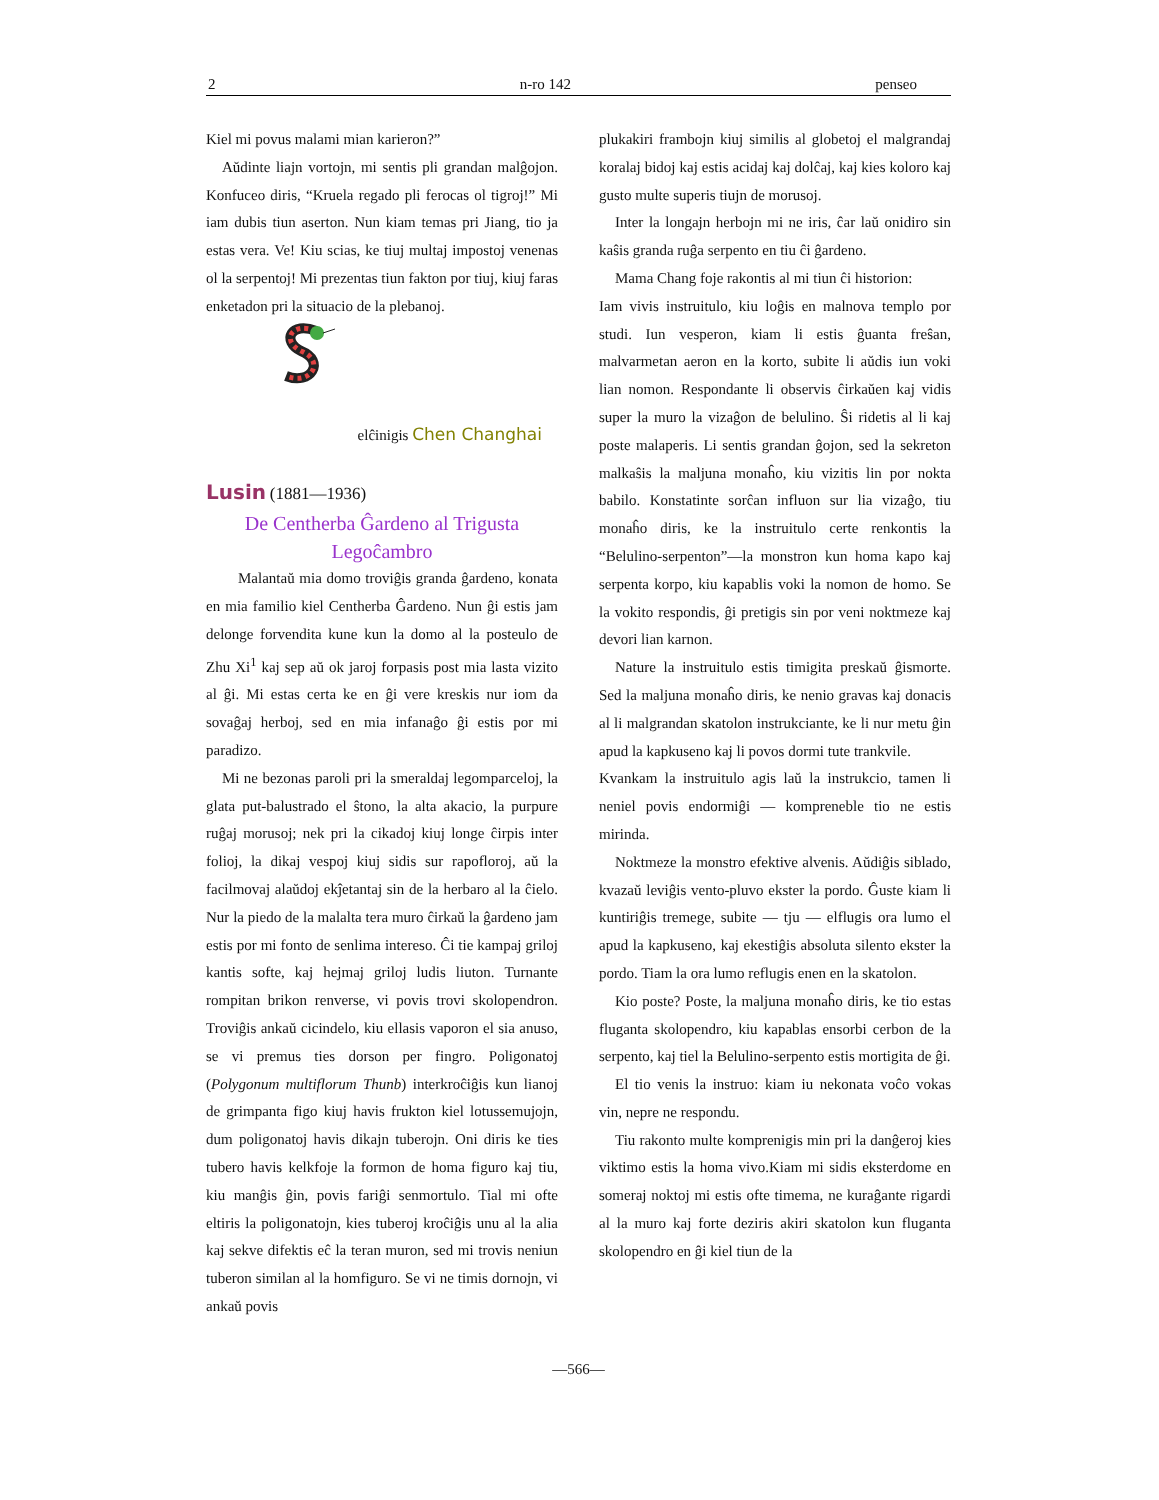2 n-ro 142 penseo
Kiel mi povus malami mian karieron?”
Aŭdinte liajn vortojn, mi sentis pli grandan malĝojon. Konfuceo diris, “Kruela regado pli ferocas ol tigroj!” Mi iam dubis tiun aserton. Nun kiam temas pri Jiang, tio ja estas vera. Ve! Kiu scias, ke tiuj multaj impostoj venenas ol la serpentoj! Mi prezentas tiun fakton por tiuj, kiuj faras enketadon pri la situacio de la plebanoj.
elĉinigis Chen Changhai
Lusin (1881—1936)
De Centherba Ĝardeno al Trigusta
Legoĉambro
Malantaŭ mia domo troviĝis granda ĝardeno, konata en mia familio kiel Centherba Ĝardeno. Nun ĝi estis jam delonge forvendita kune kun la domo al la posteulo de Zhu Xi<sup>1</sup> kaj sep aŭ ok jaroj forpasis post mia lasta vizito al ĝi. Mi estas certa ke en ĝi vere kreskis nur iom da sovaĝaj herboj, sed en mia infanaĝo ĝi estis por mi paradizo.
Mi ne bezonas paroli pri la smeraldaj legomparceloj, la glata put-balustrado el ŝtono, la alta akacio, la purpure ruĝaj morusoj; nek pri la cikadoj kiuj longe ĉirpis inter folioj, la dikaj vespoj kiuj sidis sur rapofloroj, aŭ la facilmovaj alaŭdoj ekĵetantaj sin de la herbaro al la ĉielo. Nur la piedo de la malalta tera muro ĉirkaŭ la ĝardeno jam estis por mi fonto de senlima intereso. Ĉi tie kampaj griloj kantis softe, kaj hejmaj griloj ludis liuton. Turnante rompitan brikon renverse, vi povis trovi skolopendron. Troviĝis ankaŭ cicindelo, kiu ellasis vaporon el sia anuso, se vi premus ties dorson per fingro. Poligonatoj (Polygonum multiflorum Thunb) interkroĉiĝis kun lianoj de grimpanta figo kiuj havis frukton kiel lotussemujojn, dum poligonatoj havis dikajn tuberojn. Oni diris ke ties tubero havis kelkfoje la formon de homa figuro kaj tiu, kiu manĝis ĝin, povis fariĝi senmortulo. Tial mi ofte eltiris la poligonatojn, kies tuberoj kroĉiĝis unu al la alia kaj sekve difektis eĉ la teran muron, sed mi trovis neniun tuberon similan al la homfiguro. Se vi ne timis dornojn, vi ankaŭ povis
plukakiri frambojn kiuj similis al globetoj el malgrandaj koralaj bidoj kaj estis acidaj kaj dolĉaj, kaj kies koloro kaj gusto multe superis tiujn de morusoj.
Inter la longajn herbojn mi ne iris, ĉar laŭ onidiro sin kaŝis granda ruĝa serpento en tiu ĉi ĝardeno.
Mama Chang foje rakontis al mi tiun ĉi historion:
Iam vivis instruitulo, kiu loĝis en malnova templo por studi. Iun vesperon, kiam li estis ĝuanta freŝan, malvarmetan aeron en la korto, subite li aŭdis iun voki lian nomon. Respondante li observis ĉirkaŭen kaj vidis super la muro la vizaĝon de belulino. Ŝi ridetis al li kaj poste malaperis. Li sentis grandan ĝojon, sed la sekreton malkaŝis la maljuna monaĥo, kiu vizitis lin por nokta babilo. Konstatinte sorĉan influon sur lia vizaĝo, tiu monaĥo diris, ke la instruitulo certe renkontis la “Belulino-serpenton”—la monstron kun homa kapo kaj serpenta korpo, kiu kapablis voki la nomon de homo. Se la vokito respondis, ĝi pretigis sin por veni noktmeze kaj devori lian karnon.
Nature la instruitulo estis timigita preskaŭ ĝismorte. Sed la maljuna monaĥo diris, ke nenio gravas kaj donacis al li malgrandan skatolon instrukciante, ke li nur metu ĝin apud la kapkuseno kaj li povos dormi tute trankvile.
Kvankam la instruitulo agis laŭ la instrukcio, tamen li neniel povis endormiĝi — kompreneble tio ne estis mirinda.
Noktmeze la monstro efektive alvenis. Aŭdiĝis siblado, kvazaŭ leviĝis vento-pluvo ekster la pordo. Ĝuste kiam li kuntiriĝis tremege, subite — tju — elflugis ora lumo el apud la kapkuseno, kaj ekestiĝis absoluta silento ekster la pordo. Tiam la ora lumo reflugis enen en la skatolon.
Kio poste? Poste, la maljuna monaĥo diris, ke tio estas fluganta skolopendro, kiu kapablas ensorbi cerbon de la serpento, kaj tiel la Belulino-serpento estis mortigita de ĝi.
El tio venis la instruo: kiam iu nekonata voĉo vokas vin, nepre ne respondu.
Tiu rakonto multe komprenigis min pri la danĝeroj kies viktimo estis la homa vivo.Kiam mi sidis eksterdome en someraj noktoj mi estis ofte timema, ne kuraĝante rigardi al la muro kaj forte deziris akiri skatolon kun fluganta skolopendro en ĝi kiel tiun de la
—566—